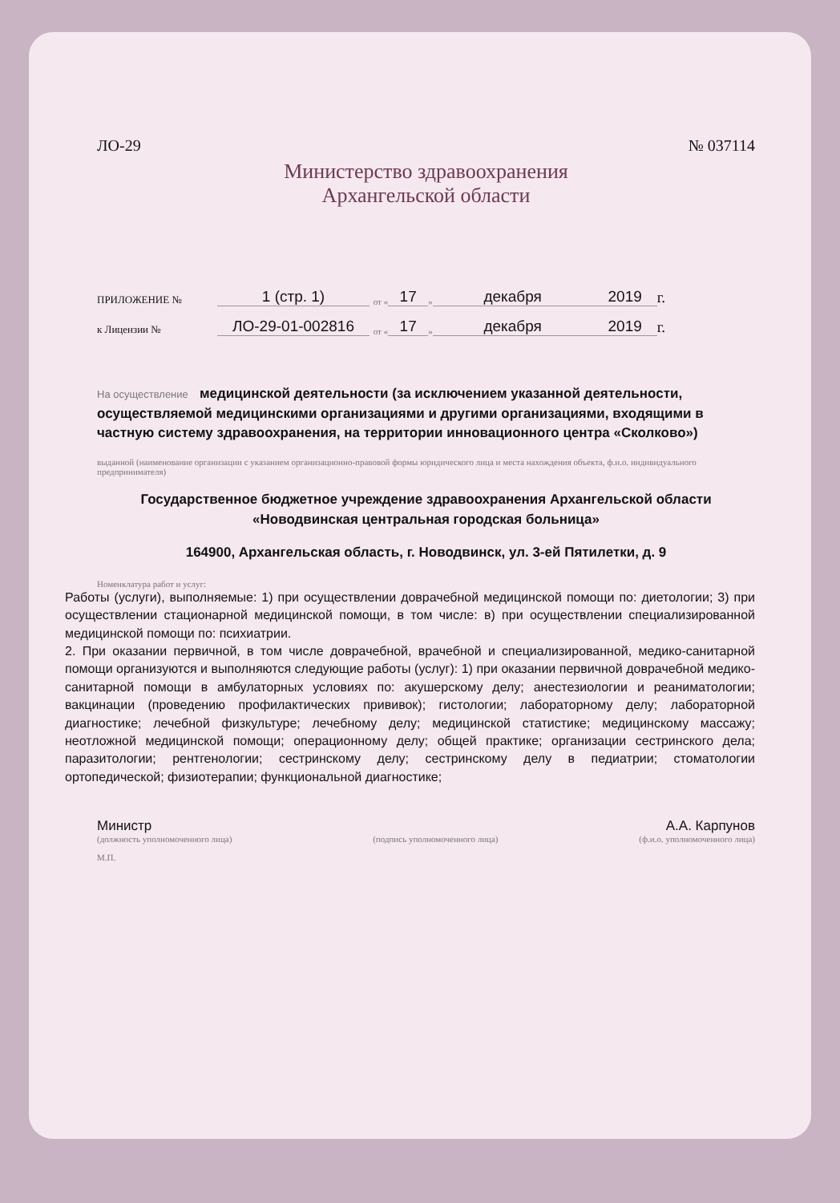ЛО-29 № 037114
Министерство здравоохранения
Архангельской области
ПРИЛОЖЕНИЕ № 1 (стр. 1) от « 17 » декабря 2019 г.
к Лицензии № ЛО-29-01-002816 от « 17 » декабря 2019 г.
На осуществление медицинской деятельности (за исключением указанной деятельности, осуществляемой медицинскими организациями и другими организациями, входящими в частную систему здравоохранения, на территории инновационного центра «Сколково»)
выданной (наименование организации с указанием организационно-правовой формы юридического лица и места нахождения объекта, ф.и.о. индивидуального предпринимателя)
Государственное бюджетное учреждение здравоохранения Архангельской области «Новодвинская центральная городская больница»
164900, Архангельская область, г. Новодвинск, ул. 3-ей Пятилетки, д. 9
Номенклатура работ и услуг:
Работы (услуги), выполняемые: 1) при осуществлении доврачебной медицинской помощи по: диетологии; 3) при осуществлении стационарной медицинской помощи, в том числе: в) при осуществлении специализированной медицинской помощи по: психиатрии.
2. При оказании первичной, в том числе доврачебной, врачебной и специализированной, медико-санитарной помощи организуются и выполняются следующие работы (услуг): 1) при оказании первичной доврачебной медико-санитарной помощи в амбулаторных условиях по: акушерскому делу; анестезиологии и реаниматологии; вакцинации (проведению профилактических прививок); гистологии; лабораторному делу; лабораторной диагностике; лечебной физкультуре; лечебному делу; медицинской статистике; медицинскому массажу; неотложной медицинской помощи; операционному делу; общей практике; организации сестринского дела; паразитологии; рентгенологии; сестринскому делу; сестринскому делу в педиатрии; стоматологии ортопедической; физиотерапии; функциональной диагностике;
Министр А.А. Карпунов
(должность уполномоченного лица) (подпись уполномоченного лица) (ф.и.о. уполномоченного лица)
М.П.